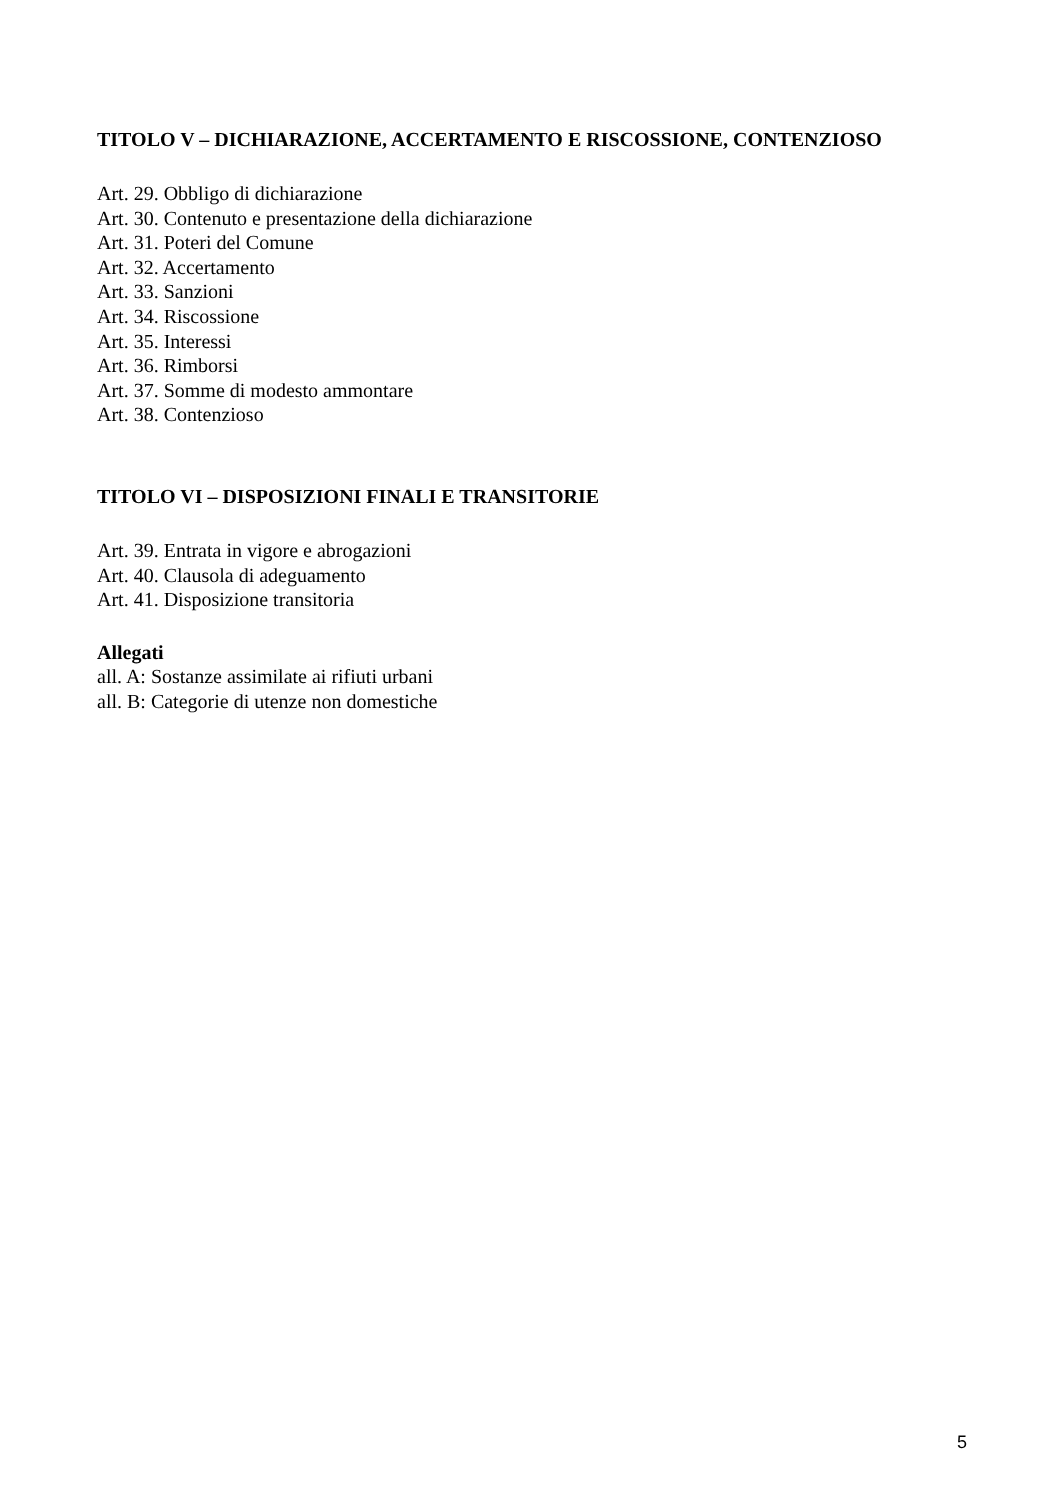TITOLO V – DICHIARAZIONE, ACCERTAMENTO E RISCOSSIONE, CONTENZIOSO
Art. 29. Obbligo di dichiarazione
Art. 30. Contenuto e presentazione della dichiarazione
Art. 31. Poteri del Comune
Art. 32. Accertamento
Art. 33. Sanzioni
Art. 34. Riscossione
Art. 35. Interessi
Art. 36. Rimborsi
Art. 37. Somme di modesto ammontare
Art. 38. Contenzioso
TITOLO VI – DISPOSIZIONI FINALI E TRANSITORIE
Art. 39. Entrata in vigore e abrogazioni
Art. 40. Clausola di adeguamento
Art. 41. Disposizione transitoria
Allegati
all. A: Sostanze assimilate ai rifiuti urbani
all. B: Categorie di utenze non domestiche
5